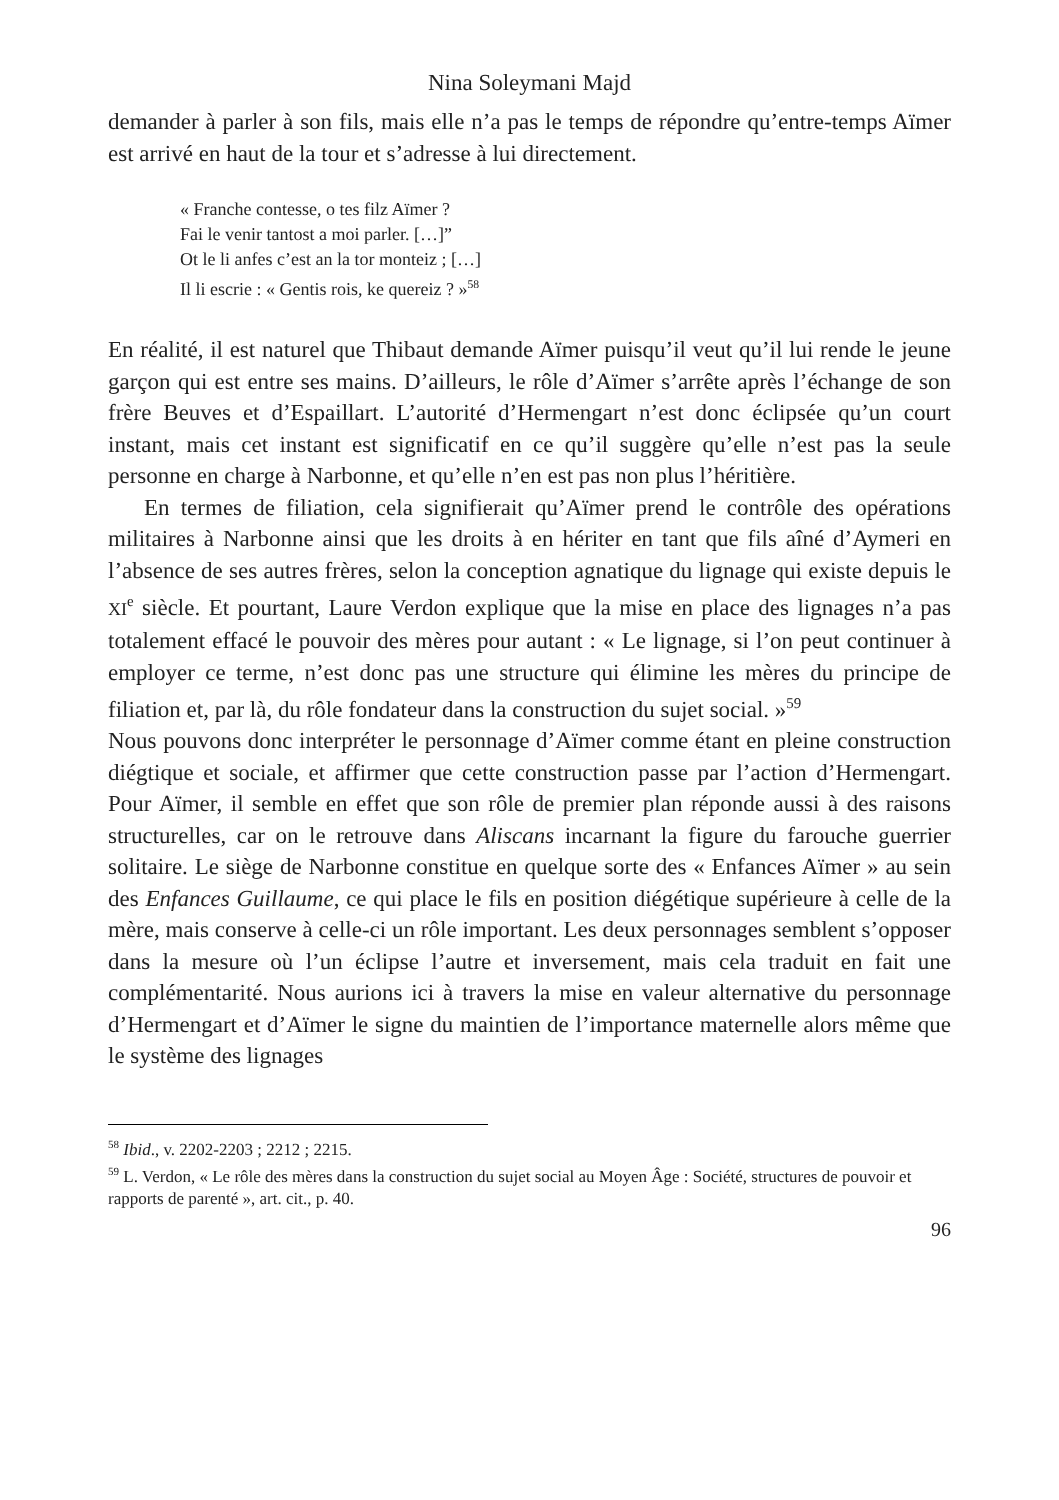Nina Soleymani Majd
demander à parler à son fils, mais elle n’a pas le temps de répondre qu’entre-temps Aïmer est arrivé en haut de la tour et s’adresse à lui directement.
« Franche contesse, o tes filz Aïmer ?
Fai le venir tantost a moi parler. […]”
Ot le li anfes c’est an la tor monteiz ; […]
Il li escrie : « Gentis rois, ke quereiz ? »<sup>58</sup>
En réalité, il est naturel que Thibaut demande Aïmer puisqu’il veut qu’il lui rende le jeune garçon qui est entre ses mains. D’ailleurs, le rôle d’Aïmer s’arrête après l’échange de son frère Beuves et d’Espaillart. L’autorité d’Hermengart n’est donc éclipsée qu’un court instant, mais cet instant est significatif en ce qu’il suggère qu’elle n’est pas la seule personne en charge à Narbonne, et qu’elle n’en est pas non plus l’héritière.
En termes de filiation, cela signifierait qu’Aïmer prend le contrôle des opérations militaires à Narbonne ainsi que les droits à en hériter en tant que fils aîné d’Aymeri en l’absence de ses autres frères, selon la conception agnatique du lignage qui existe depuis le XI<sup>e</sup> siècle. Et pourtant, Laure Verdon explique que la mise en place des lignages n’a pas totalement effacé le pouvoir des mères pour autant : « Le lignage, si l’on peut continuer à employer ce terme, n’est donc pas une structure qui élimine les mères du principe de filiation et, par là, du rôle fondateur dans la construction du sujet social. »<sup>59</sup>
Nous pouvons donc interpréter le personnage d’Aïmer comme étant en pleine construction diégtique et sociale, et affirmer que cette construction passe par l’action d’Hermengart. Pour Aïmer, il semble en effet que son rôle de premier plan réponde aussi à des raisons structurelles, car on le retrouve dans Aliscans incarnant la figure du farouche guerrier solitaire. Le siège de Narbonne constitue en quelque sorte des « Enfances Aïmer » au sein des Enfances Guillaume, ce qui place le fils en position diégétique supérieure à celle de la mère, mais conserve à celle-ci un rôle important. Les deux personnages semblent s’opposer dans la mesure où l’un éclipse l’autre et inversement, mais cela traduit en fait une complémentarité. Nous aurions ici à travers la mise en valeur alternative du personnage d’Hermengart et d’Aïmer le signe du maintien de l’importance maternelle alors même que le système des lignages
<sup>58</sup> Ibid., v. 2202-2203 ; 2212 ; 2215.
<sup>59</sup> L. Verdon, « Le rôle des mères dans la construction du sujet social au Moyen Âge : Société, structures de pouvoir et rapports de parenté », art. cit., p. 40.
96